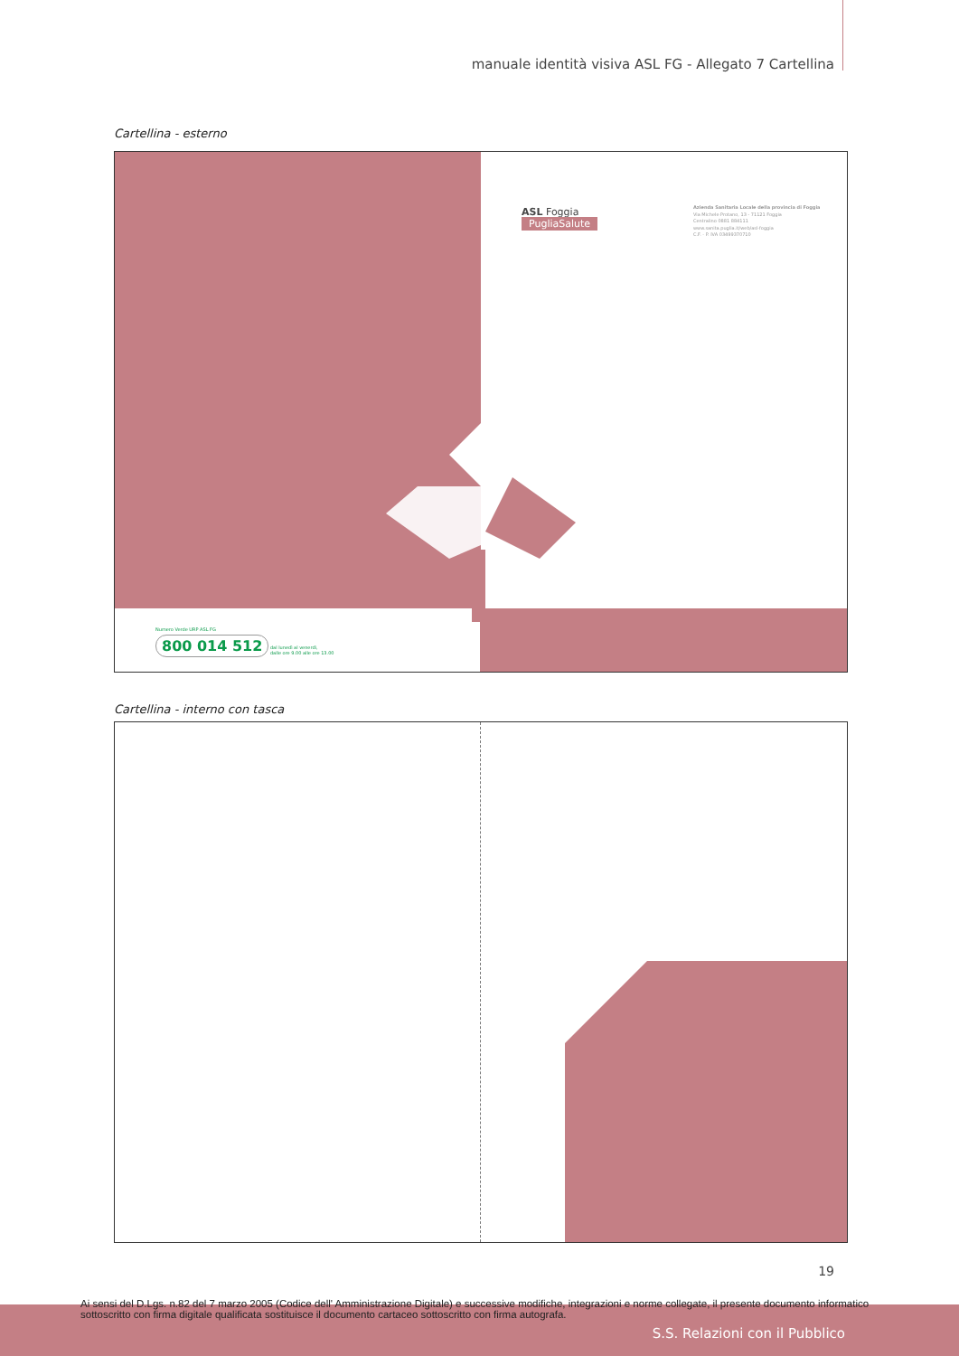manuale identità visiva ASL FG - Allegato 7 Cartellina
Cartellina - esterno
ASL Foggia
PugliaSalute
Azienda Sanitaria Locale della provincia di Foggia
Via Michele Protano, 13 - 71121 Foggia
Centralino 0881 884111
www.sanita.puglia.it/web/asl-foggia
C.F. - P. IVA 03499370710
Numero Verde URP ASL FG
800 014 512 dal lunedì al venerdì,
dalle ore 9.00 alle ore 13.00
Cartellina - interno con tasca
19
Ai sensi del D.Lgs. n.82 del 7 marzo 2005 (Codice dell' Amministrazione Digitale) e successive modifiche, integrazioni e norme collegate, il presente documento informatico sottoscritto con firma digitale qualificata sostituisce il documento cartaceo sottoscritto con firma autografa.
S.S. Relazioni con il Pubblico